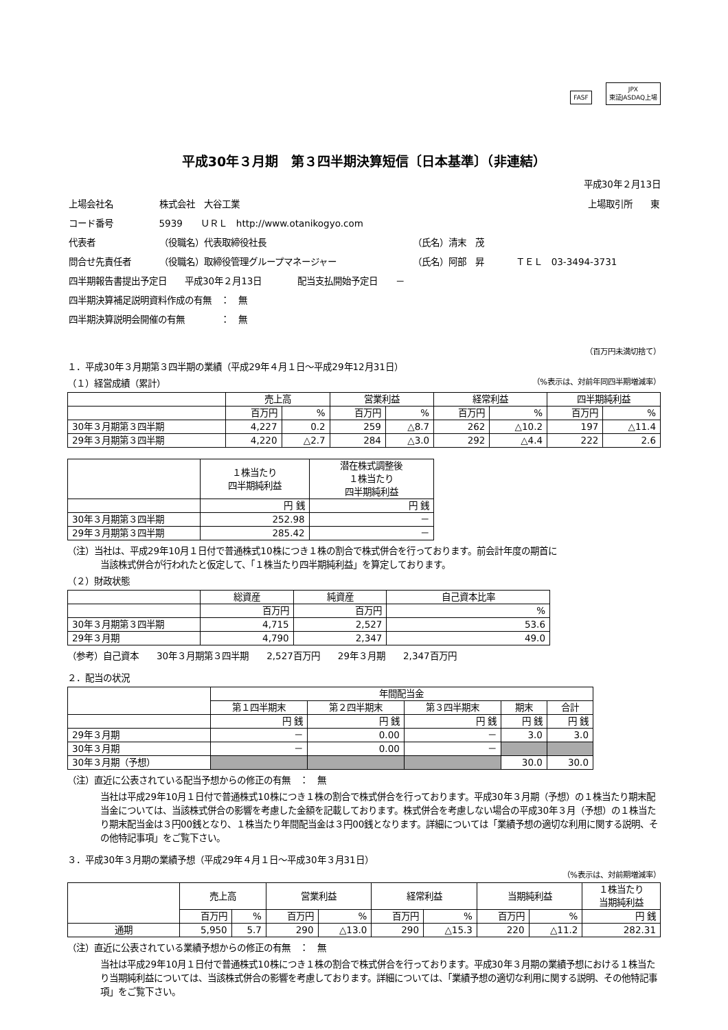FASF JPX
東証JASDAQ上場
平成30年３月期　第３四半期決算短信〔日本基準〕（非連結）
平成30年２月13日
| 上場会社名 | 株式会社 大谷工業 | | | 上場取引所 東 |
| コード番号 | 5939 ＵＲＬ http://www.otanikogyo.com | | | |
| 代表者 | （役職名）代表取締役社長 | （氏名）清末 茂 | | |
| 問合せ先責任者 | （役職名）取締役管理グループマネージャー | （氏名）阿部 昇 | ＴＥＬ 03-3494-3731 | |
| 四半期報告書提出予定日 平成30年２月13日 配当支払開始予定日 － | | | | |
| 四半期決算補足説明資料作成の有無 ： 無 | | | | |
| 四半期決算説明会開催の有無 ： 無 | | | | |
（百万円未満切捨て）
１．平成30年３月期第３四半期の業績（平成29年４月１日～平成29年12月31日）
（１）経営成績（累計） （%表示は、対前年同四半期増減率）
| | 売上高 | | 営業利益 | | 経常利益 | | 四半期純利益 | |
| --- | --- | --- | --- | --- | --- | --- | --- | --- |
| | 百万円 | % | 百万円 | % | 百万円 | % | 百万円 | % |
| 30年３月期第３四半期 | 4,227 | 0.2 | 259 | △8.7 | 262 | △10.2 | 197 | △11.4 |
| 29年３月期第３四半期 | 4,220 | △2.7 | 284 | △3.0 | 292 | △4.4 | 222 | 2.6 |
| | １株当たり 四半期純利益 | 潜在株式調整後 １株当たり 四半期純利益 |
| --- | --- | --- |
| | 円 銭 | 円 銭 |
| 30年３月期第３四半期 | 252.98 | － |
| 29年３月期第３四半期 | 285.42 | － |
（注）当社は、平成29年10月１日付で普通株式10株につき１株の割合で株式併合を行っております。前会計年度の期首に
当該株式併合が行われたと仮定して、「１株当たり四半期純利益」を算定しております。
（２）財政状態
| | 総資産 | 純資産 | 自己資本比率 |
| --- | --- | --- | --- |
| | 百万円 | 百万円 | % |
| 30年３月期第３四半期 | 4,715 | 2,527 | 53.6 |
| 29年３月期 | 4,790 | 2,347 | 49.0 |
（参考）自己資本　　30年３月期第３四半期　　2,527百万円　　29年３月期　　2,347百万円
２．配当の状況
| | 年間配当金 | | | | |
| --- | --- | --- | --- | --- | --- |
| | 第１四半期末 | 第２四半期末 | 第３四半期末 | 期末 | 合計 |
| | 円 銭 | 円 銭 | 円 銭 | 円 銭 | 円 銭 |
| 29年３月期 | － | 0.00 | － | 3.0 | 3.0 |
| 30年３月期 | － | 0.00 | － | | |
| 30年３月期（予想） | | | | 30.0 | 30.0 |
（注）直近に公表されている配当予想からの修正の有無　：　無
当社は平成29年10月１日付で普通株式10株につき１株の割合で株式併合を行っております。平成30年３月期（予想）の１株当たり期末配当金については、当該株式併合の影響を考慮した金額を記載しております。株式併合を考慮しない場合の平成30年３月（予想）の１株当たり期末配当金は３円00銭となり、１株当たり年間配当金は３円00銭となります。詳細については「業績予想の適切な利用に関する説明、その他特記事項」をご覧下さい。
３．平成30年３月期の業績予想（平成29年４月１日～平成30年３月31日）
（%表示は、対前期増減率）
| | 売上高 | | 営業利益 | | 経常利益 | | 当期純利益 | | １株当たり 当期純利益 |
| --- | --- | --- | --- | --- | --- | --- | --- | --- | --- |
| | 百万円 | % | 百万円 | % | 百万円 | % | 百万円 | % | 円 銭 |
| 通期 | 5,950 | 5.7 | 290 | △13.0 | 290 | △15.3 | 220 | △11.2 | 282.31 |
（注）直近に公表されている業績予想からの修正の有無　：　無
当社は平成29年10月１日付で普通株式10株につき１株の割合で株式併合を行っております。平成30年３月期の業績予想における１株当たり当期純利益については、当該株式併合の影響を考慮しております。詳細については、「業績予想の適切な利用に関する説明、その他特記事項」をご覧下さい。